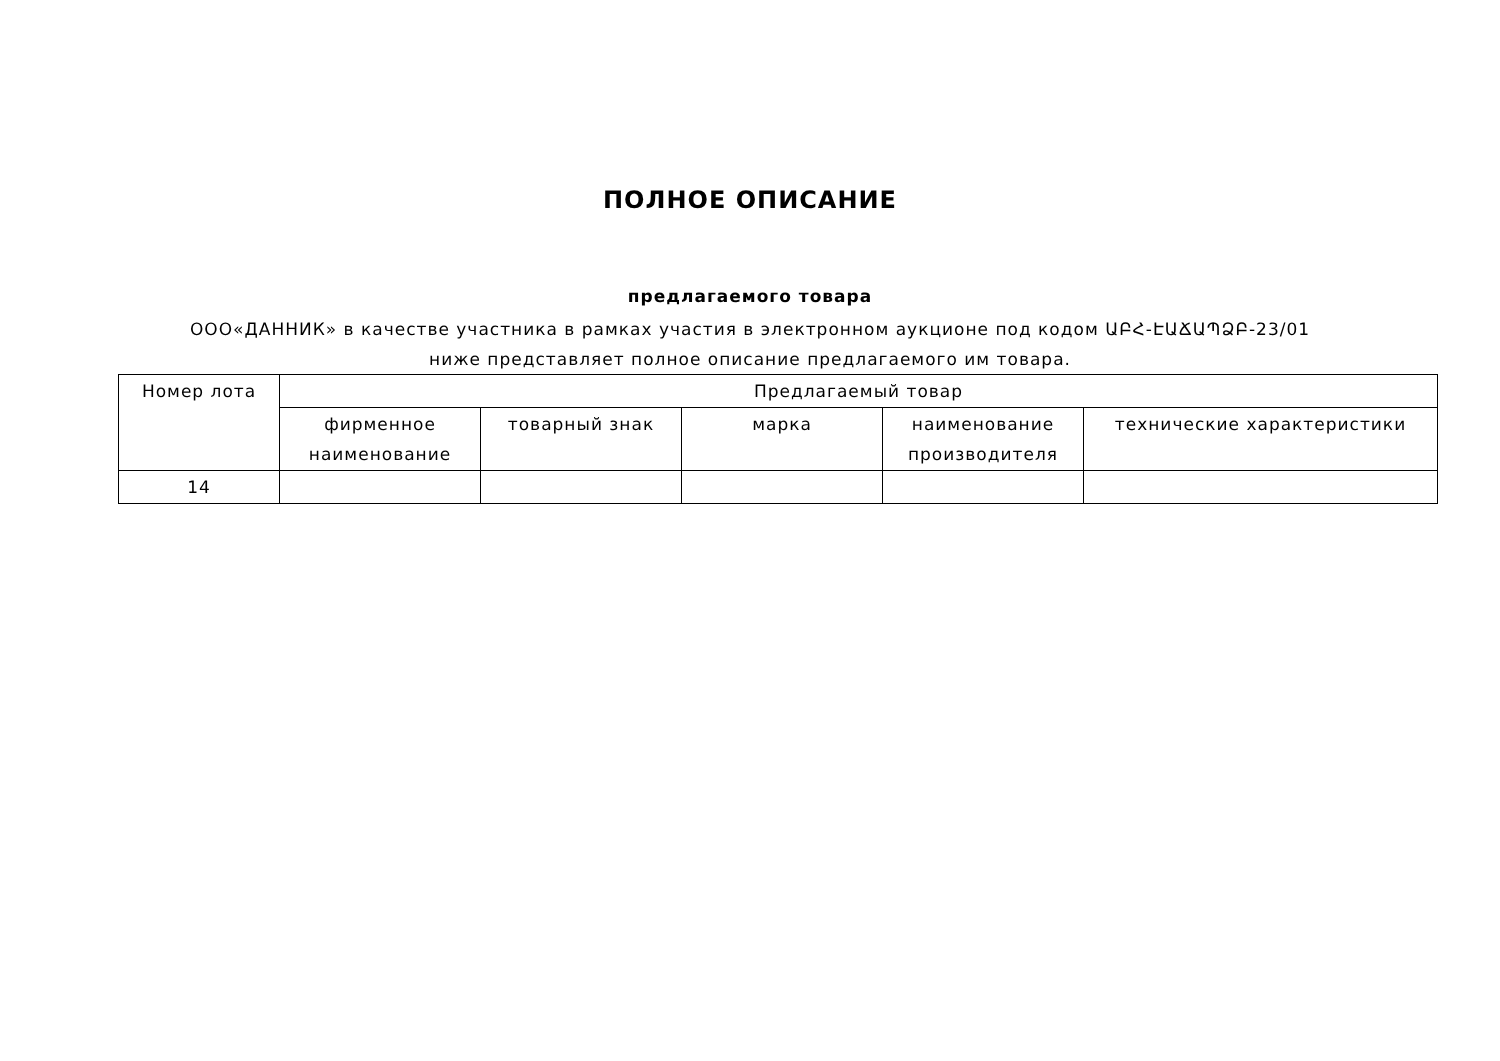ПОЛНОЕ ОПИСАНИЕ
предлагаемого товара
ООО«ДАННИК» в качестве участника в рамках участия в электронном аукционе под кодом ԱԲՀ-ԷԱՃԱՊՁԲ-23/01 ниже представляет полное описание предлагаемого им товара.
| Номер лота | Предлагаемый товар | | | | |
| --- | --- | --- | --- | --- | --- |
| | фирменное наименование | товарный знак | марка | наименование производителя | технические характеристики |
| 14 | | | | | |